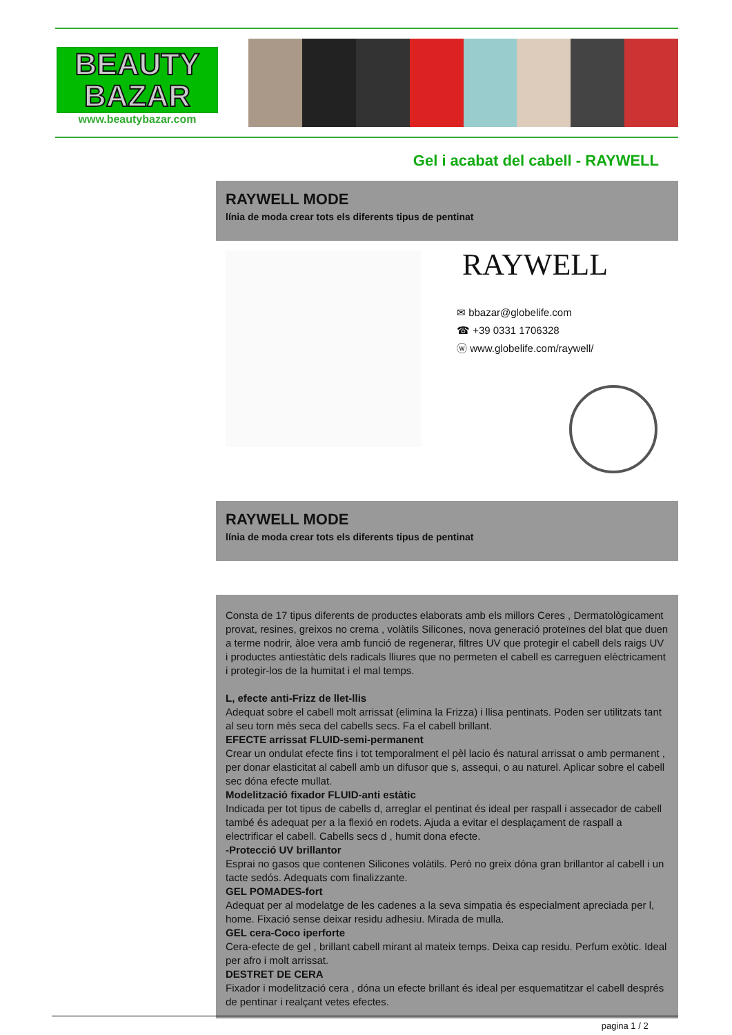BEAUTY
BAZAR
www.beautybazar.com
Gel i acabat del cabell - RAYWELL
RAYWELL MODE
línia de moda crear tots els diferents tipus de pentinat
RAYWELL
✉ bbazar@globelife.com
☎ +39 0331 1706328
ⓦ www.globelife.com/raywell/
RAYWELL MODE
línia de moda crear tots els diferents tipus de pentinat
Consta de 17 tipus diferents de productes elaborats amb els millors Ceres , Dermatològicament provat, resines, greixos no crema , volàtils Silicones, nova generació proteïnes del blat que duen a terme nodrir, àloe vera amb funció de regenerar, filtres UV que protegir el cabell dels raigs UV i productes antiestàtic dels radicals lliures que no permeten el cabell es carreguen elèctricament i protegir-los de la humitat i el mal temps.
L, efecte anti-Frizz de llet-llis
Adequat sobre el cabell molt arrissat (elimina la Frizza) i llisa pentinats. Poden ser utilitzats tant al seu torn més seca del cabells secs. Fa el cabell brillant.
EFECTE arrissat FLUID-semi-permanent
Crear un ondulat efecte fins i tot temporalment el pèl lacio és natural arrissat o amb permanent , per donar elasticitat al cabell amb un difusor que s, assequi, o au naturel. Aplicar sobre el cabell sec dóna efecte mullat.
Modelització fixador FLUID-anti estàtic
Indicada per tot tipus de cabells d, arreglar el pentinat és ideal per raspall i assecador de cabell també és adequat per a la flexió en rodets. Ajuda a evitar el desplaçament de raspall a electrificar el cabell. Cabells secs d , humit dona efecte.
-Protecció UV brillantor
Esprai no gasos que contenen Silicones volàtils. Però no greix dóna gran brillantor al cabell i un tacte sedós. Adequats com finalizzante.
GEL POMADES-fort
Adequat per al modelatge de les cadenes a la seva simpatia és especialment apreciada per l, home. Fixació sense deixar residu adhesiu. Mirada de mulla.
GEL cera-Coco iperforte
Cera-efecte de gel , brillant cabell mirant al mateix temps. Deixa cap residu. Perfum exòtic. Ideal per afro i molt arrissat.
DESTRET DE CERA
Fixador i modelització cera , dóna un efecte brillant és ideal per esquematitzar el cabell després de pentinar i realçant vetes efectes.
pagina 1 / 2